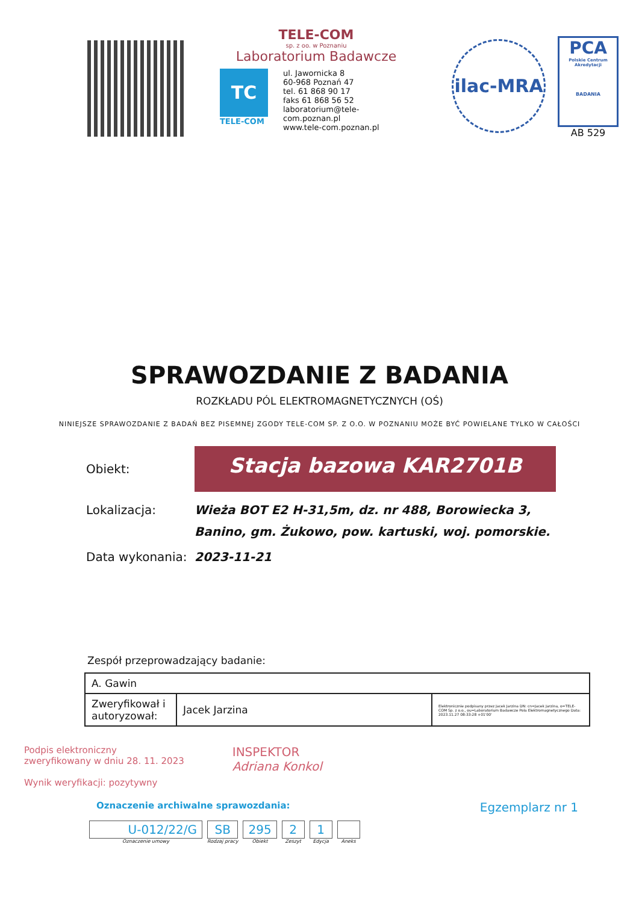TELE-COM
sp. z oo. w Poznaniu
Laboratorium Badawcze
TC
TELE-COM
ul. Jawornicka 8
60-968 Poznań 47
tel. 61 868 90 17
faks 61 868 56 52
laboratorium@tele-com.poznan.pl
www.tele-com.poznan.pl
ilac-MRA
PCA
Polskie Centrum Akredytacji
BADANIA
AB 529
SPRAWOZDANIE Z BADANIA
ROZKŁADU PÓL ELEKTROMAGNETYCZNYCH (OŚ)
NINIEJSZE SPRAWOZDANIE Z BADAŃ BEZ PISEMNEJ ZGODY TELE-COM SP. Z O.O. W POZNANIU MOŻE BYĆ POWIELANE TYLKO W CAŁOŚCI
Obiekt:
Stacja bazowa KAR2701B
Lokalizacja: Wieża BOT E2 H-31,5m, dz. nr 488, Borowiecka 3, Banino, gm. Żukowo, pow. kartuski, woj. pomorskie.
Data wykonania:
2023-11-21
Zespół przeprowadzający badanie:
| A. Gawin | | |
| Zweryfikował i autoryzował: | Jacek Jarzina | Elektronicznie podpisany przez Jacek Jarzina DN: cn=Jacek Jarzina, o=TELE-COM Sp. z o.o., ou=Laboratorium Badawcze Pola Elektromagnetycznego Data: 2023.11.27 08:33:28 +01'00' |
Podpis elektroniczny
zweryfikowany w dniu 28. 11. 2023
Wynik weryfikacji: pozytywny
INSPEKTOR
Adriana Konkol
Oznaczenie archiwalne sprawozdania:
Egzemplarz nr 1
U-012/22/G
Oznaczenie umowy
SB
Rodzaj pracy
295
Obiekt
2
Zeszyt
1
Edycja
Aneks